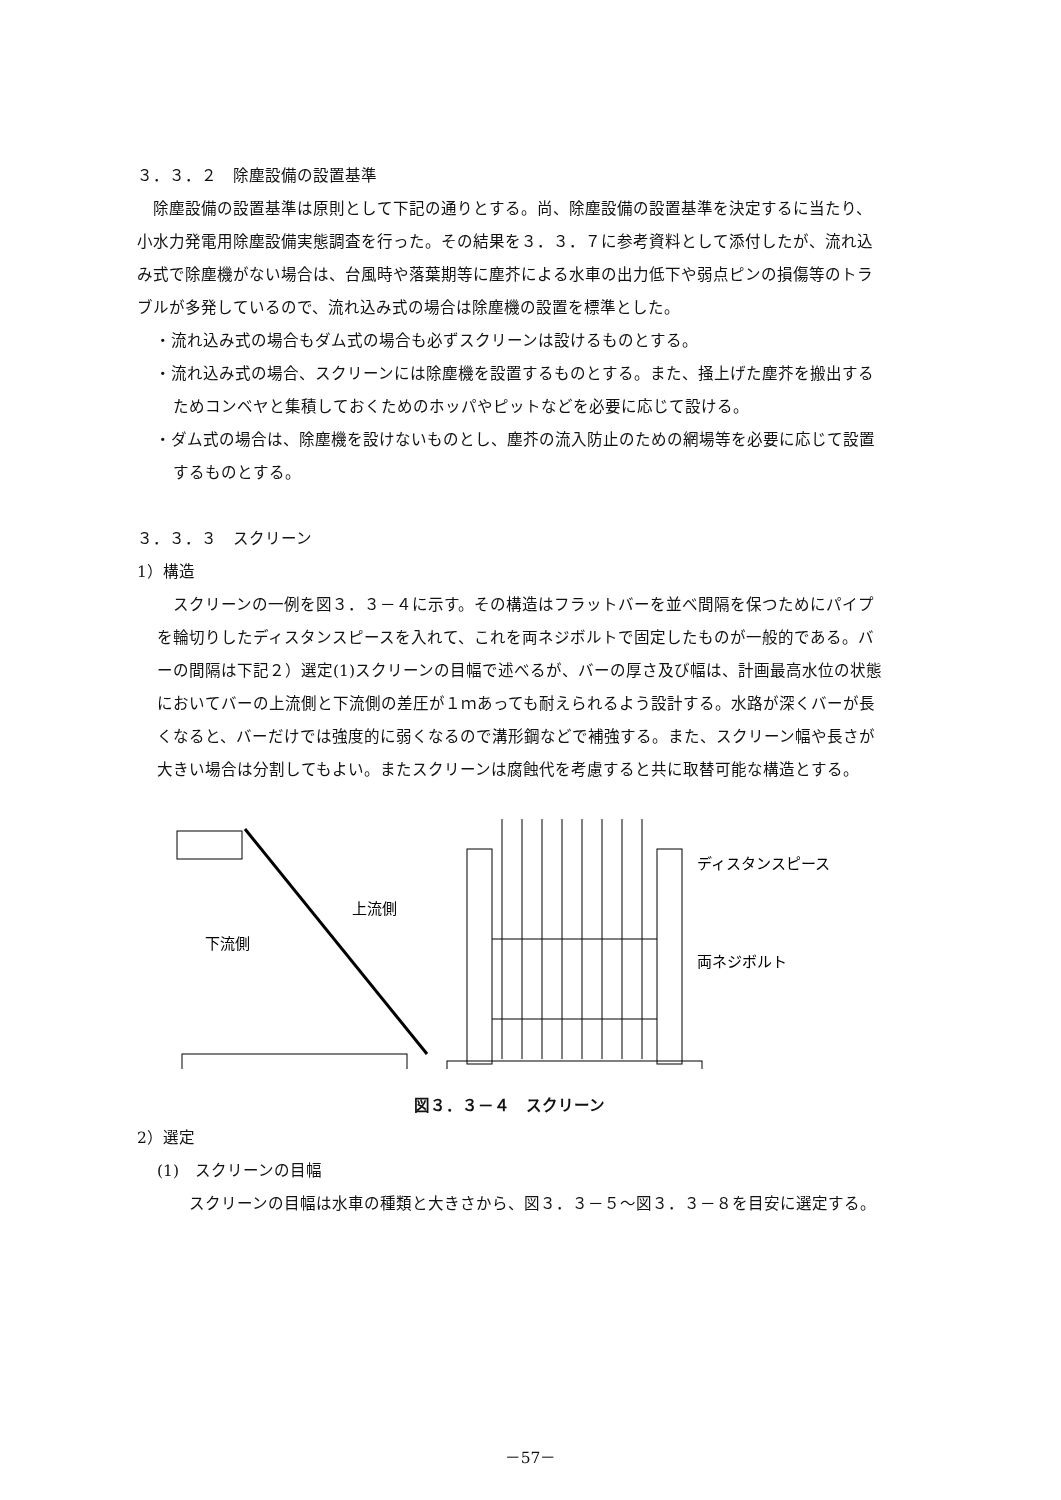３．３．２　除塵設備の設置基準
除塵設備の設置基準は原則として下記の通りとする。尚、除塵設備の設置基準を決定するに当たり、小水力発電用除塵設備実態調査を行った。その結果を３．３．７に参考資料として添付したが、流れ込み式で除塵機がない場合は、台風時や落葉期等に塵芥による水車の出力低下や弱点ピンの損傷等のトラブルが多発しているので、流れ込み式の場合は除塵機の設置を標準とした。
・流れ込み式の場合もダム式の場合も必ずスクリーンは設けるものとする。
・流れ込み式の場合、スクリーンには除塵機を設置するものとする。また、掻上げた塵芥を搬出するためコンベヤと集積しておくためのホッパやピットなどを必要に応じて設ける。
・ダム式の場合は、除塵機を設けないものとし、塵芥の流入防止のための網場等を必要に応じて設置するものとする。
３．３．３　スクリーン
1）構造
スクリーンの一例を図３．３－４に示す。その構造はフラットバーを並べ間隔を保つためにパイプを輪切りしたディスタンスピースを入れて、これを両ネジボルトで固定したものが一般的である。バーの間隔は下記２）選定(1)スクリーンの目幅で述べるが、バーの厚さ及び幅は、計画最高水位の状態においてバーの上流側と下流側の差圧が１ｍあっても耐えられるよう設計する。水路が深くバーが長くなると、バーだけでは強度的に弱くなるので溝形鋼などで補強する。また、スクリーン幅や長さが大きい場合は分割してもよい。またスクリーンは腐蝕代を考慮すると共に取替可能な構造とする。
上流側
下流側
ディスタンスピース
両ネジボルト
図３．３－４　スクリーン
2）選定
(1)　スクリーンの目幅
スクリーンの目幅は水車の種類と大きさから、図３．３－５～図３．３－８を目安に選定する。
－57－